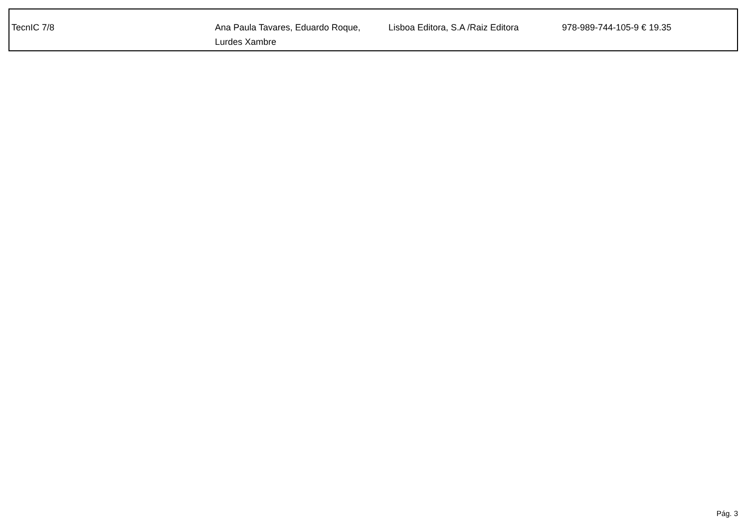| TecnIC 7/8 | Ana Paula Tavares, Eduardo Roque, Lurdes Xambre | Lisboa Editora, S.A /Raiz Editora | 978-989-744-105-9 € 19.35 |
Pág. 3